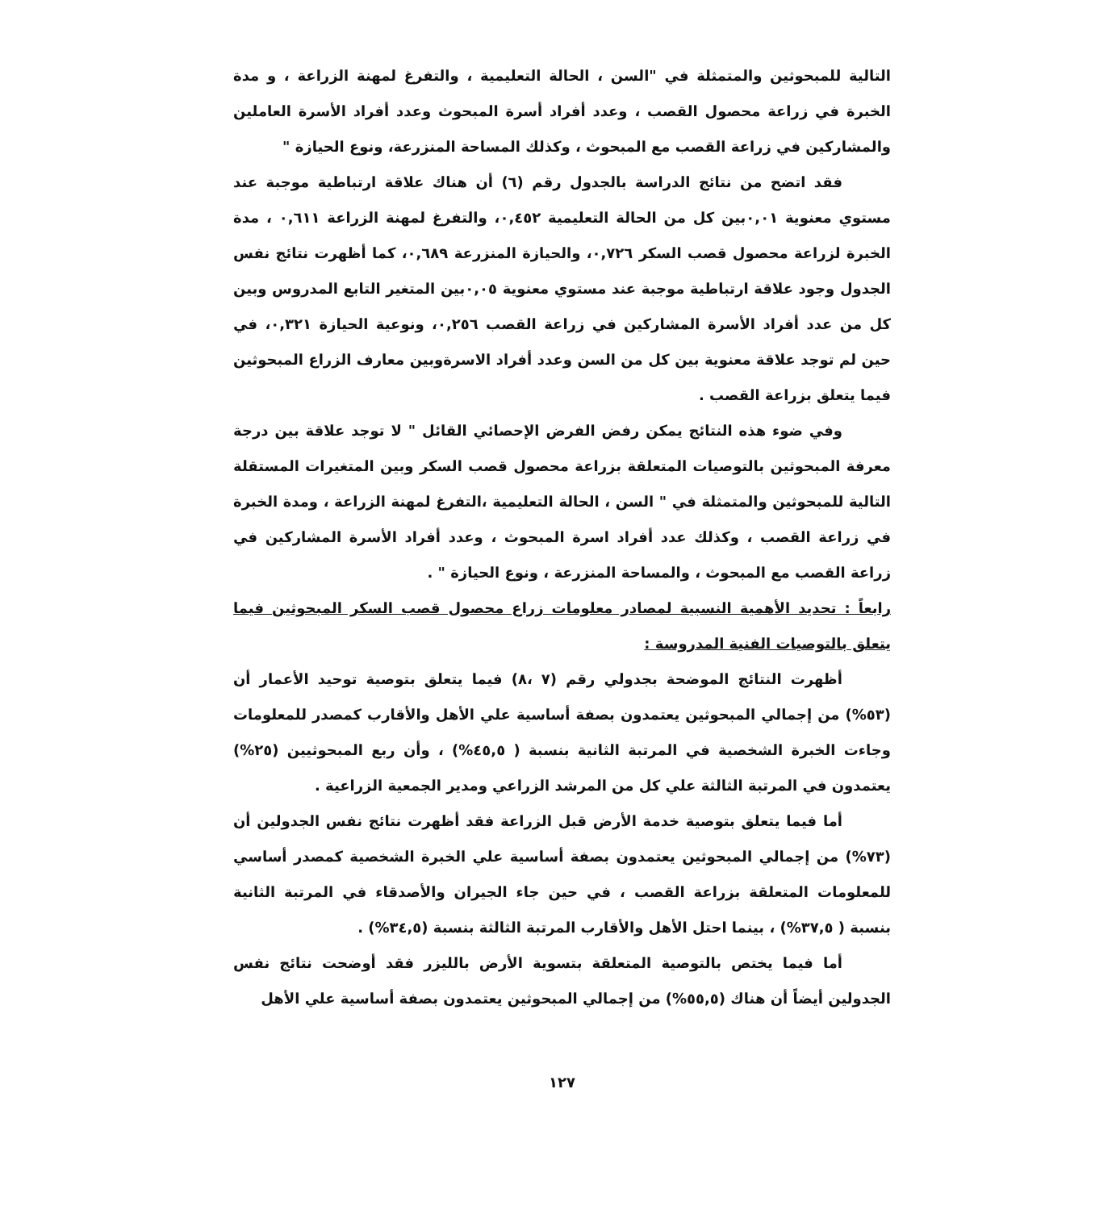التالية للمبحوثين والمتمثلة في "السن ، الحالة التعليمية ، والتفرغ لمهنة الزراعة ، و مدة الخبرة في زراعة محصول القصب ، وعدد أفراد أسرة المبحوث وعدد أفراد الأسرة العاملين والمشاركين في زراعة القصب مع المبحوث ، وكذلك المساحة المنزرعة، ونوع الحيازة "
فقد اتضح من نتائج الدراسة بالجدول رقم (٦) أن هناك علاقة ارتباطية موجبة عند مستوي معنوية ٠,٠١بين كل من الحالة التعليمية ٠,٤٥٢، والتفرغ لمهنة الزراعة ٠,٦١١ ، مدة الخبرة لزراعة محصول قصب السكر ٠,٧٢٦، والحيازة المنزرعة ٠,٦٨٩، كما أظهرت نتائج نفس الجدول وجود علاقة ارتباطية موجبة عند مستوي معنوية ٠,٠٥بين المتغير التابع المدروس وبين كل من عدد أفراد الأسرة المشاركين في زراعة القصب ٠,٢٥٦، ونوعية الحيازة ٠,٣٢١، في حين لم توجد علاقة معنوية بين كل من السن وعدد أفراد الاسرةوبين معارف الزراع المبحوثين فيما يتعلق بزراعة القصب .
وفي ضوء هذه النتائج يمكن رفض الفرض الإحصائي القائل " لا توجد علاقة بين درجة معرفة المبحوثين بالتوصيات المتعلقة بزراعة محصول قصب السكر وبين المتغيرات المستقلة التالية للمبحوثين والمتمثلة في " السن ، الحالة التعليمية ،التفرغ لمهنة الزراعة ، ومدة الخبرة في زراعة القصب ، وكذلك عدد أفراد اسرة المبحوث ، وعدد أفراد الأسرة المشاركين في زراعة القصب مع المبحوث ، والمساحة المنزرعة ، ونوع الحيازة " .
رابعاً : تحديد الأهمية النسبية لمصادر معلومات زراع محصول قصب السكر المبحوثين فيما يتعلق بالتوصيات الفنية المدروسة :
أظهرت النتائج الموضحة بجدولي رقم (٧ ،٨) فيما يتعلق بتوصية توحيد الأعمار أن (٥٣%) من إجمالي المبحوثين يعتمدون بصفة أساسية علي الأهل والأقارب كمصدر للمعلومات وجاءت الخبرة الشخصية في المرتبة الثانية بنسبة ( ٤٥,٥%) ، وأن ربع المبحوثيين (٢٥%) يعتمدون في المرتبة الثالثة علي كل من المرشد الزراعي ومدير الجمعية الزراعية .
أما فيما يتعلق بتوصية خدمة الأرض قبل الزراعة فقد أظهرت نتائج نفس الجدولين أن (٧٣%) من إجمالي المبحوثين يعتمدون بصفة أساسية علي الخبرة الشخصية كمصدر أساسي للمعلومات المتعلقة بزراعة القصب ، في حين جاء الجيران والأصدقاء في المرتبة الثانية بنسبة ( ٣٧,٥%) ، بينما احتل الأهل والأقارب المرتبة الثالثة بنسبة (٣٤,٥%) .
أما فيما يختص بالتوصية المتعلقة بتسوية الأرض بالليزر فقد أوضحت نتائج نفس الجدولين أيضاً أن هناك (٥٥,٥%) من إجمالي المبحوثين يعتمدون بصفة أساسية علي الأهل
١٢٧